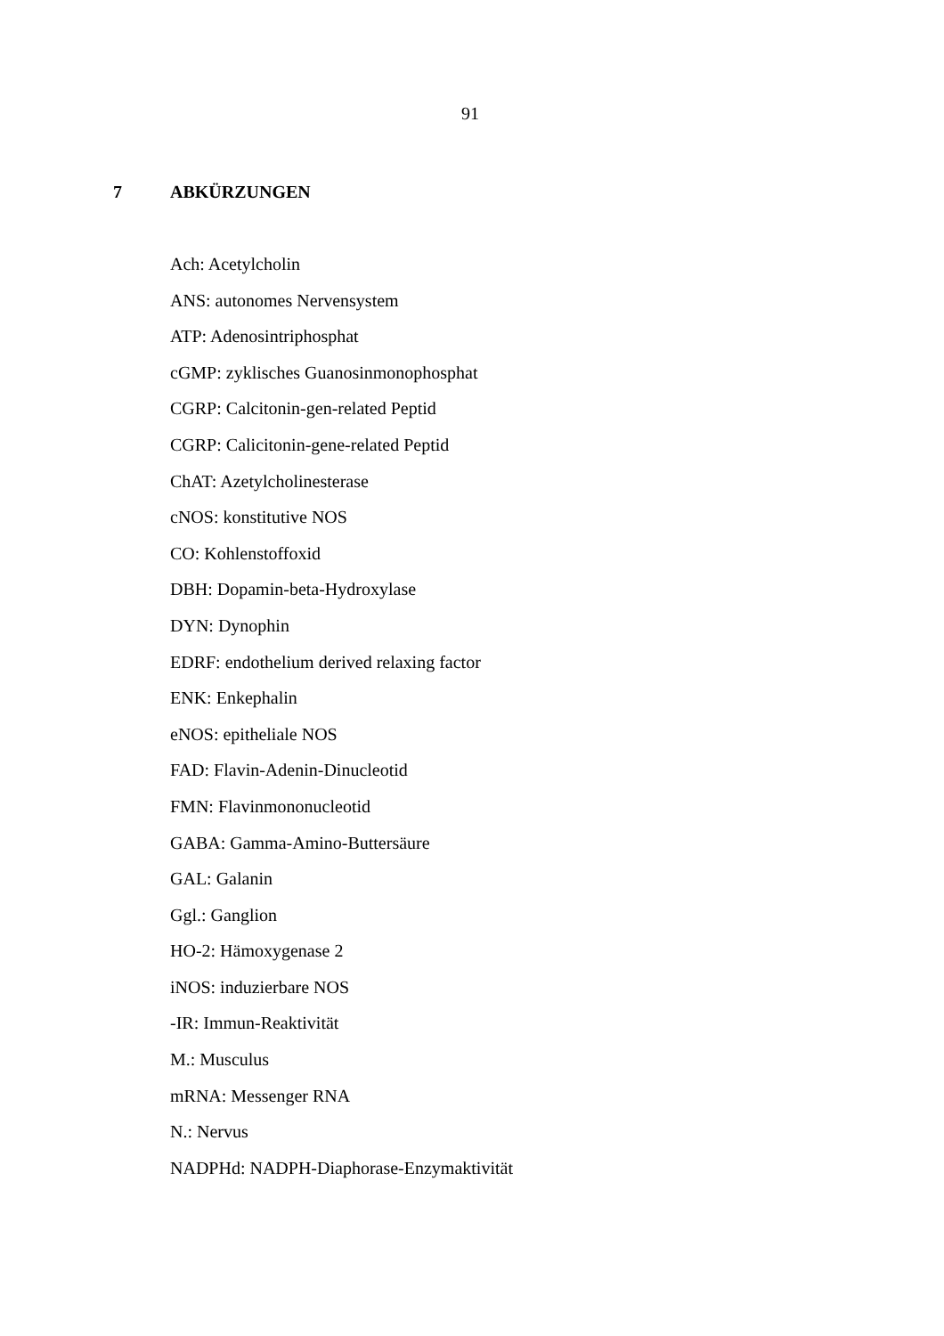91
7 ABKÜRZUNGEN
Ach: Acetylcholin
ANS: autonomes Nervensystem
ATP: Adenosintriphosphat
cGMP: zyklisches Guanosinmonophosphat
CGRP: Calcitonin-gen-related Peptid
CGRP: Calicitonin-gene-related Peptid
ChAT: Azetylcholinesterase
cNOS: konstitutive NOS
CO: Kohlenstoffoxid
DBH: Dopamin-beta-Hydroxylase
DYN: Dynophin
EDRF: endothelium derived relaxing factor
ENK: Enkephalin
eNOS: epitheliale NOS
FAD: Flavin-Adenin-Dinucleotid
FMN: Flavinmononucleotid
GABA: Gamma-Amino-Buttersäure
GAL: Galanin
Ggl.: Ganglion
HO-2: Hämoxygenase 2
iNOS: induzierbare NOS
-IR: Immun-Reaktivität
M.: Musculus
mRNA: Messenger RNA
N.: Nervus
NADPHd: NADPH-Diaphorase-Enzymaktivität